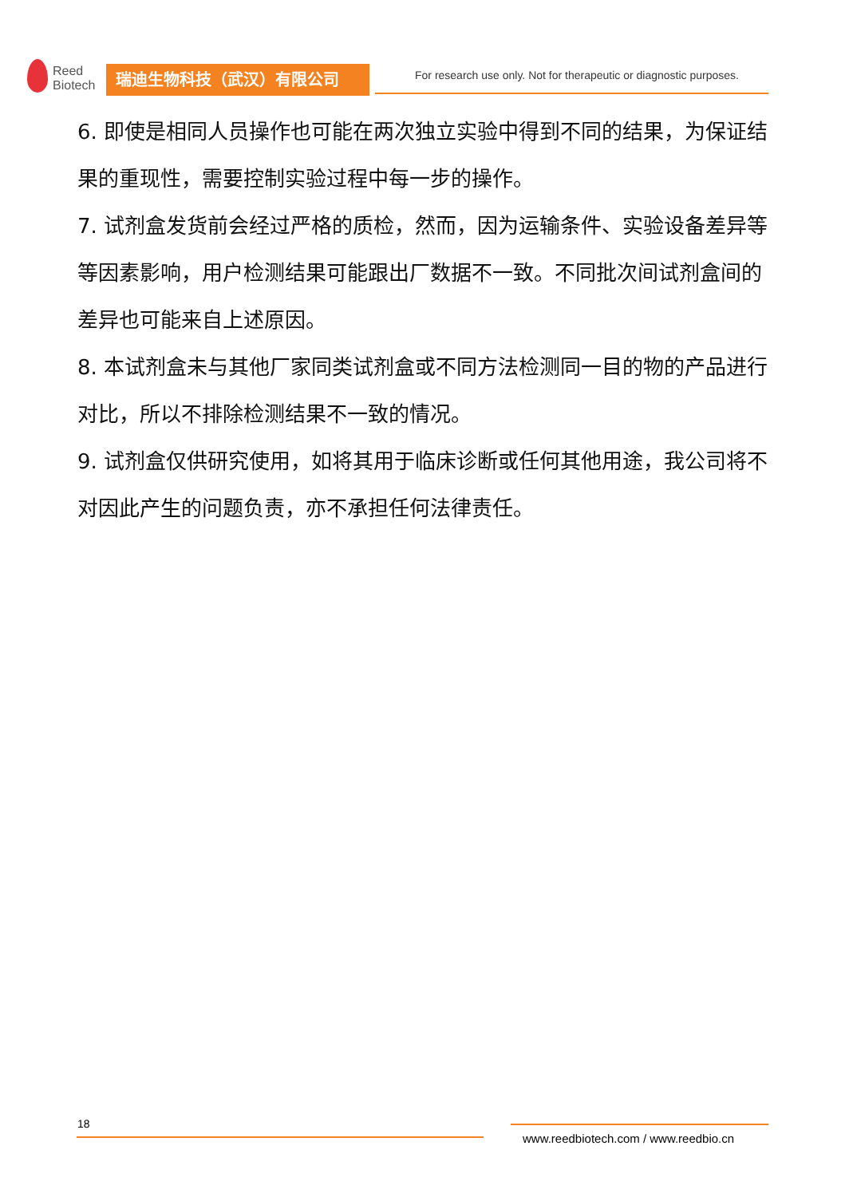Reed
Biotech
瑞迪生物科技（武汉）有限公司
For research use only. Not for therapeutic or diagnostic purposes.
6. 即使是相同人员操作也可能在两次独立实验中得到不同的结果，为保证结果的重现性，需要控制实验过程中每一步的操作。
7. 试剂盒发货前会经过严格的质检，然而，因为运输条件、实验设备差异等等因素影响，用户检测结果可能跟出厂数据不一致。不同批次间试剂盒间的差异也可能来自上述原因。
8. 本试剂盒未与其他厂家同类试剂盒或不同方法检测同一目的物的产品进行对比，所以不排除检测结果不一致的情况。
9. 试剂盒仅供研究使用，如将其用于临床诊断或任何其他用途，我公司将不对因此产生的问题负责，亦不承担任何法律责任。
18
www.reedbiotech.com / www.reedbio.cn